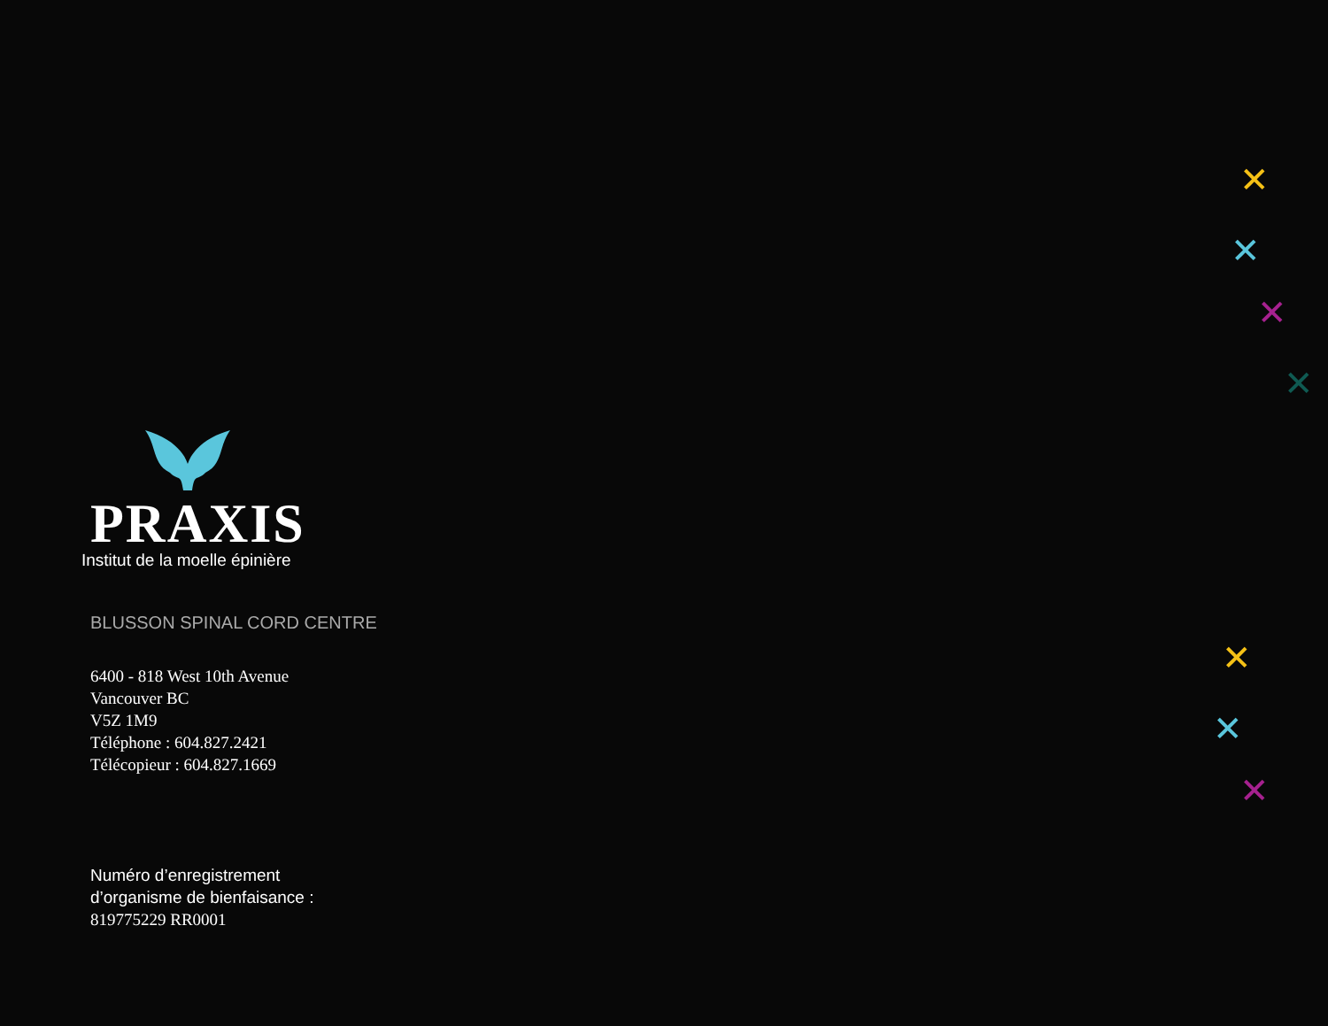PRAXIS
Institut de la moelle épinière
BLUSSON SPINAL CORD CENTRE
6400 - 818 West 10th Avenue
Vancouver BC
V5Z 1M9
Téléphone : 604.827.2421
Télécopieur : 604.827.1669
Numéro d’enregistrement
d’organisme de bienfaisance :
819775229 RR0001
✕
✕
✕
✕
✕
✕
✕